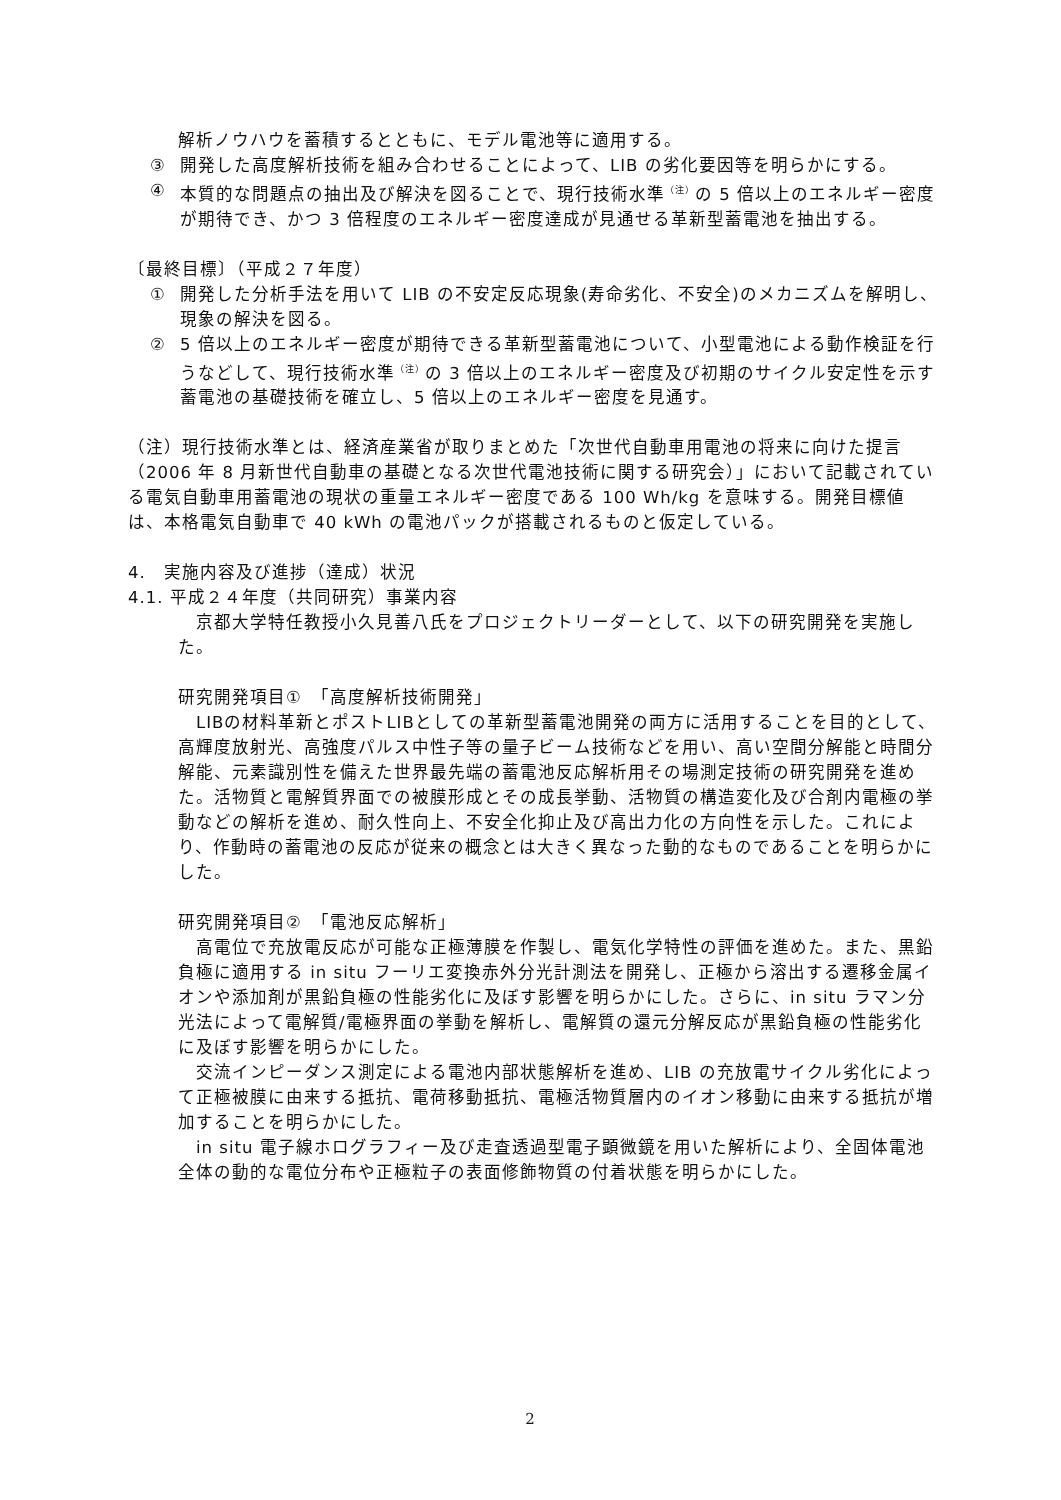解析ノウハウを蓄積するとともに、モデル電池等に適用する。
③ 開発した高度解析技術を組み合わせることによって、LIB の劣化要因等を明らかにする。
④ 本質的な問題点の抽出及び解決を図ることで、現行技術水準<sup>（注）</sup>の 5 倍以上のエネルギー密度が期待でき、かつ 3 倍程度のエネルギー密度達成が見通せる革新型蓄電池を抽出する。
〔最終目標〕（平成２７年度）
① 開発した分析手法を用いて LIB の不安定反応現象(寿命劣化、不安全)のメカニズムを解明し、現象の解決を図る。
② 5 倍以上のエネルギー密度が期待できる革新型蓄電池について、小型電池による動作検証を行うなどして、現行技術水準<sup>（注）</sup>の 3 倍以上のエネルギー密度及び初期のサイクル安定性を示す蓄電池の基礎技術を確立し、5 倍以上のエネルギー密度を見通す。
（注）現行技術水準とは、経済産業省が取りまとめた「次世代自動車用電池の将来に向けた提言（2006 年 8 月新世代自動車の基礎となる次世代電池技術に関する研究会）」において記載されている電気自動車用蓄電池の現状の重量エネルギー密度である 100 Wh/kg を意味する。開発目標値は、本格電気自動車で 40 kWh の電池パックが搭載されるものと仮定している。
4.　実施内容及び進捗（達成）状況
4.1. 平成２４年度（共同研究）事業内容
　京都大学特任教授小久見善八氏をプロジェクトリーダーとして、以下の研究開発を実施した。
研究開発項目①　「高度解析技術開発」
　LIBの材料革新とポストLIBとしての革新型蓄電池開発の両方に活用することを目的として、高輝度放射光、高強度パルス中性子等の量子ビーム技術などを用い、高い空間分解能と時間分解能、元素識別性を備えた世界最先端の蓄電池反応解析用その場測定技術の研究開発を進めた。活物質と電解質界面での被膜形成とその成長挙動、活物質の構造変化及び合剤内電極の挙動などの解析を進め、耐久性向上、不安全化抑止及び高出力化の方向性を示した。これにより、作動時の蓄電池の反応が従来の概念とは大きく異なった動的なものであることを明らかにした。
研究開発項目②　「電池反応解析」
　高電位で充放電反応が可能な正極薄膜を作製し、電気化学特性の評価を進めた。また、黒鉛負極に適用する in situ フーリエ変換赤外分光計測法を開発し、正極から溶出する遷移金属イオンや添加剤が黒鉛負極の性能劣化に及ぼす影響を明らかにした。さらに、in situ ラマン分光法によって電解質/電極界面の挙動を解析し、電解質の還元分解反応が黒鉛負極の性能劣化に及ぼす影響を明らかにした。
　交流インピーダンス測定による電池内部状態解析を進め、LIB の充放電サイクル劣化によって正極被膜に由来する抵抗、電荷移動抵抗、電極活物質層内のイオン移動に由来する抵抗が増加することを明らかにした。
　in situ 電子線ホログラフィー及び走査透過型電子顕微鏡を用いた解析により、全固体電池全体の動的な電位分布や正極粒子の表面修飾物質の付着状態を明らかにした。
2